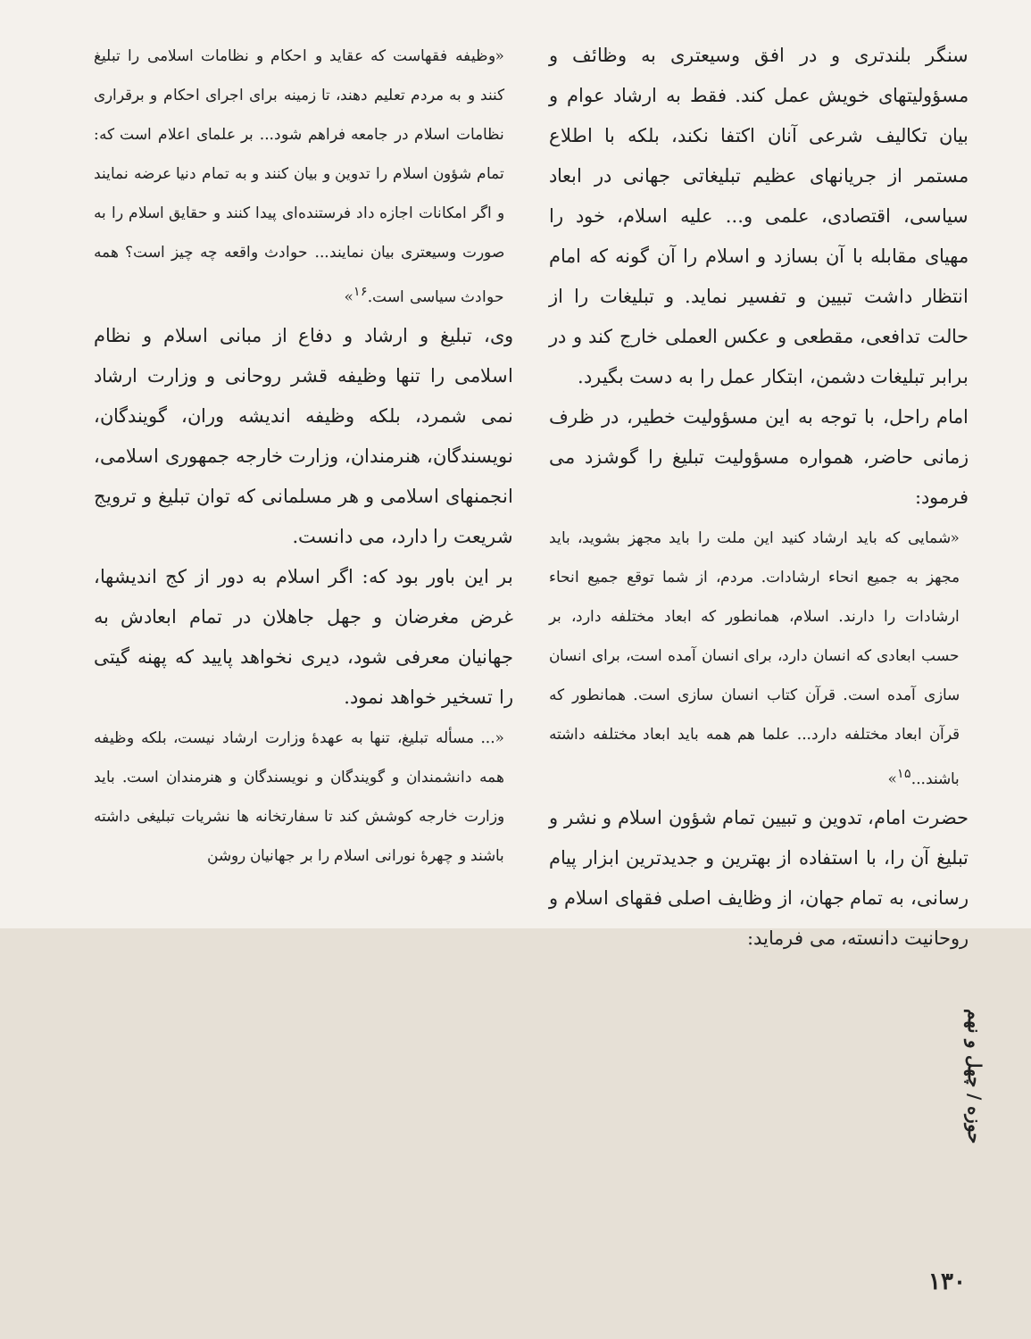سنگر بلندتری و در افق وسیعتری به وظائف و مسؤولیتهای خویش عمل کند. فقط به ارشاد عوام و بیان تکالیف شرعی آنان اکتفا نکند، بلکه با اطلاع مستمر از جریانهای عظیم تبلیغاتی جهانی در ابعاد سیاسی، اقتصادی، علمی و... علیه اسلام، خود را مهیای مقابله با آن بسازد و اسلام را آن گونه که امام انتظار داشت تبیین و تفسیر نماید. و تبلیغات را از حالت تدافعی، مقطعی و عکس العملی خارج کند و در برابر تبلیغات دشمن، ابتکار عمل را به دست بگیرد.
امام راحل، با توجه به این مسؤولیت خطیر، در ظرف زمانی حاضر، همواره مسؤولیت تبلیغ را گوشزد می فرمود:
«شمایی که باید ارشاد کنید این ملت را باید مجهز بشوید، باید مجهز به جمیع انحاء ارشادات. مردم، از شما توقع جمیع انحاء ارشادات را دارند. اسلام، همانطور که ابعاد مختلفه دارد، بر حسب ابعادی که انسان دارد، برای انسان آمده است، برای انسان سازی آمده است. قرآن کتاب انسان سازی است. همانطور که قرآن ابعاد مختلفه دارد... علما هم همه باید ابعاد مختلفه داشته باشند...<sup>۱۵</sup>»
حضرت امام، تدوین و تبیین تمام شؤون اسلام و نشر و تبلیغ آن را، با استفاده از بهترین و جدیدترین ابزار پیام رسانی، به تمام جهان، از وظایف اصلی فقهای اسلام و روحانیت دانسته، می فرماید:
«وظیفه فقهاست که عقاید و احکام و نظامات اسلامی را تبلیغ کنند و به مردم تعلیم دهند، تا زمینه برای اجرای احکام و برقراری نظامات اسلام در جامعه فراهم شود... بر علمای اعلام است که: تمام شؤون اسلام را تدوین و بیان کنند و به تمام دنیا عرضه نمایند و اگر امکانات اجازه داد فرستنده‌ای پیدا کنند و حقایق اسلام را به صورت وسیعتری بیان نمایند... حوادث واقعه چه چیز است؟ همه حوادث سیاسی است.<sup>۱۶</sup>»
وی، تبلیغ و ارشاد و دفاع از مبانی اسلام و نظام اسلامی را تنها وظیفه قشر روحانی و وزارت ارشاد نمی شمرد، بلکه وظیفه اندیشه وران، گویندگان، نویسندگان، هنرمندان، وزارت خارجه جمهوری اسلامی، انجمنهای اسلامی و هر مسلمانی که توان تبلیغ و ترویج شریعت را دارد، می دانست.
بر این باور بود که: اگر اسلام به دور از کج اندیشها، غرض مغرضان و جهل جاهلان در تمام ابعادش به جهانیان معرفی شود، دیری نخواهد پایید که پهنه گیتی را تسخیر خواهد نمود.
«... مسأله تبلیغ، تنها به عهدهٔ وزارت ارشاد نیست، بلکه وظیفه همه دانشمندان و گویندگان و نویسندگان و هنرمندان است. باید وزارت خارجه کوشش کند تا سفارتخانه ها نشریات تبلیغی داشته باشند و چهرهٔ نورانی اسلام را بر جهانیان روشن
حوزه / چهل و نهم
۱۳۰